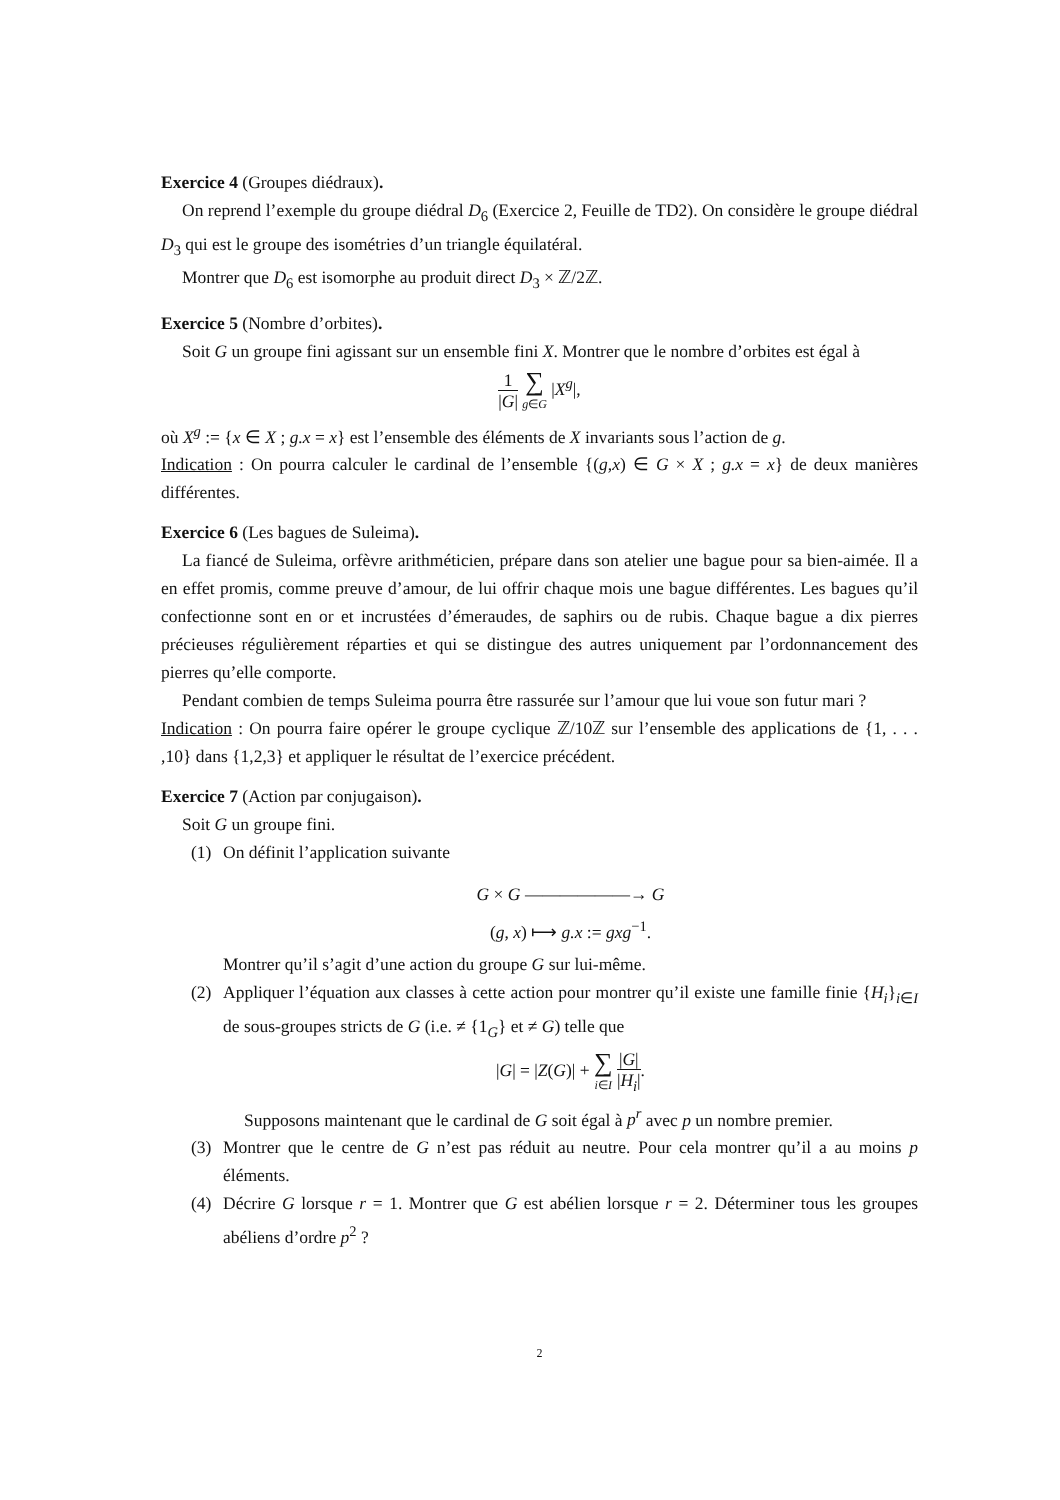Exercice 4 (Groupes diédraux).
On reprend l’exemple du groupe diédral D<sub>6</sub> (Exercice 2, Feuille de TD2). On considère le groupe diédral D<sub>3</sub> qui est le groupe des isométries d’un triangle équilatéral.
Montrer que D<sub>6</sub> est isomorphe au produit direct D<sub>3</sub> × ℤ/2ℤ.
Exercice 5 (Nombre d’orbites).
Soit G un groupe fini agissant sur un ensemble fini X. Montrer que le nombre d’orbites est égal à
1 |G| ∑ g∈G |X<sup>g</sup>|,
où X<sup>g</sup> := {x ∈ X ; g.x = x} est l’ensemble des éléments de X invariants sous l’action de g.
Indication : On pourra calculer le cardinal de l’ensemble {(g,x) ∈ G × X ; g.x = x} de deux manières différentes.
Exercice 6 (Les bagues de Suleima).
La fiancé de Suleima, orfèvre arithméticien, prépare dans son atelier une bague pour sa bien-aimée. Il a en effet promis, comme preuve d’amour, de lui offrir chaque mois une bague différentes. Les bagues qu’il confectionne sont en or et incrustées d’émeraudes, de saphirs ou de rubis. Chaque bague a dix pierres précieuses régulièrement réparties et qui se distingue des autres uniquement par l’ordonnancement des pierres qu’elle comporte.
Pendant combien de temps Suleima pourra être rassurée sur l’amour que lui voue son futur mari ?
Indication : On pourra faire opérer le groupe cyclique ℤ/10ℤ sur l’ensemble des applications de {1, . . . ,10} dans {1,2,3} et appliquer le résultat de l’exercice précédent.
Exercice 7 (Action par conjugaison).
Soit G un groupe fini.
(1) On définit l’application suivante
G × G ——————→ G
(g, x) ⟼ g.x := gxg<sup>−1</sup>.
Montrer qu’il s’agit d’une action du groupe G sur lui-même.
(2) Appliquer l’équation aux classes à cette action pour montrer qu’il existe une famille finie {H<sub>i</sub>}<sub>i∈I</sub> de sous-groupes stricts de G (i.e. ≠ {1<sub>G</sub>} et ≠ G) telle que
|G| = |Z(G)| + ∑ i∈I |G| |H<sub>i</sub>|.
Supposons maintenant que le cardinal de G soit égal à p<sup>r</sup> avec p un nombre premier.
(3) Montrer que le centre de G n’est pas réduit au neutre. Pour cela montrer qu’il a au moins p éléments.
(4) Décrire G lorsque r = 1. Montrer que G est abélien lorsque r = 2. Déterminer tous les groupes abéliens d’ordre p<sup>2</sup> ?
2